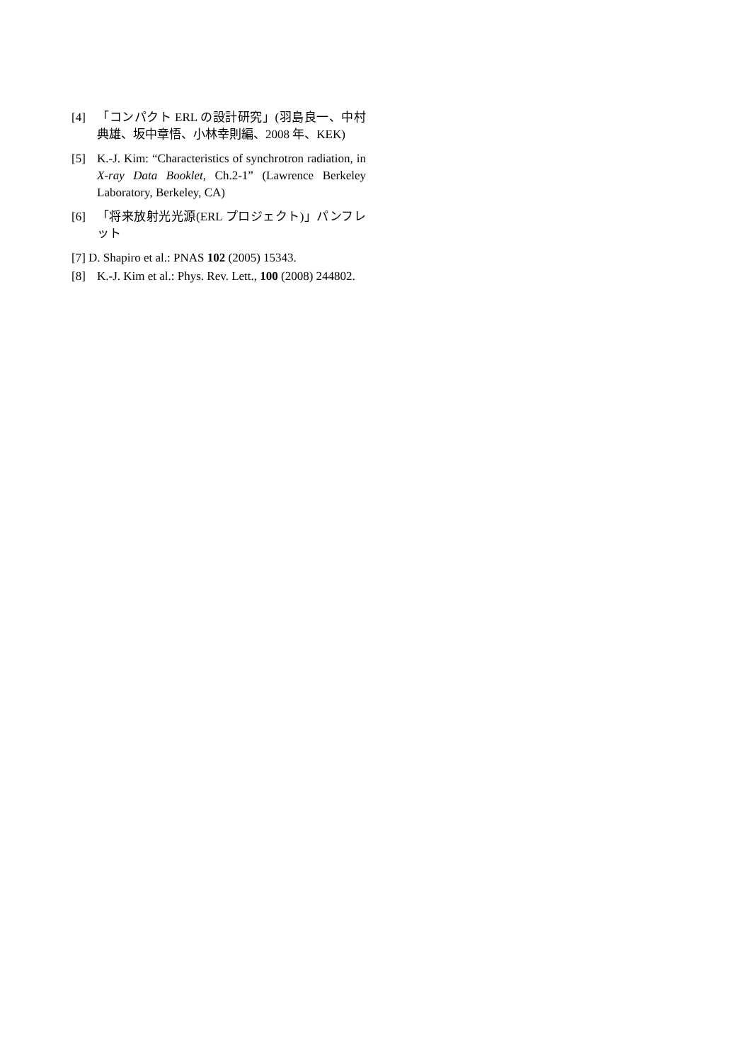[4] 「コンパクト ERL の設計研究」(羽島良一、中村典雄、坂中章悟、小林幸則編、2008 年、KEK)
[5] K.-J. Kim: “Characteristics of synchrotron radiation, in X-ray Data Booklet, Ch.2-1” (Lawrence Berkeley Laboratory, Berkeley, CA)
[6] 「将来放射光光源(ERL プロジェクト)」パンフレット
[7] D. Shapiro et al.: PNAS 102 (2005) 15343.
[8] K.-J. Kim et al.: Phys. Rev. Lett., 100 (2008) 244802.